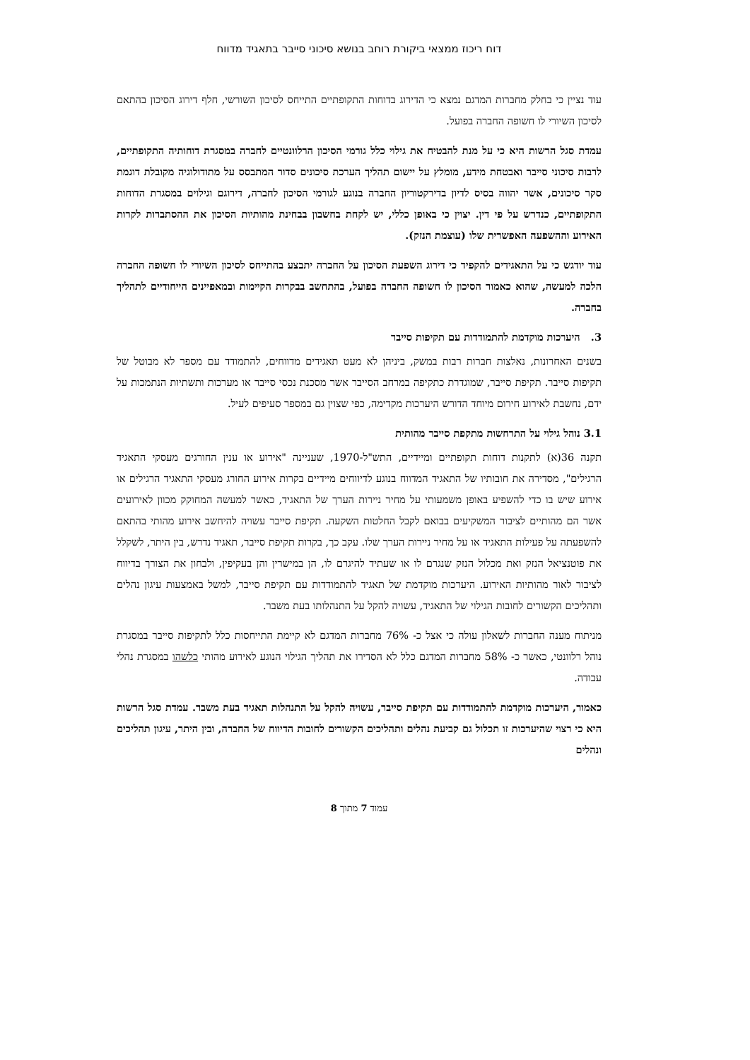דוח ריכוז ממצאי ביקורת רוחב בנושא סיכוני סייבר בתאגיד מדווח
עוד נציין כי בחלק מחברות המדגם נמצא כי הדירוג בדוחות התקופתיים התייחס לסיכון השורשי, חלף דירוג הסיכון בהתאם לסיכון השיורי לו חשופה החברה בפועל.
עמדת סגל הרשות היא כי על מנת להבטיח את גילוי כלל גורמי הסיכון הרלוונטיים לחברה במסגרת דוחותיה התקופתיים, לרבות סיכוני סייבר ואבטחת מידע, מומלץ על יישום תהליך הערכת סיכונים סדור המתבסס על מתודולוגיה מקובלת דוגמת סקר סיכונים, אשר יהווה בסיס לדיון בדירקטוריון החברה בנוגע לגורמי הסיכון לחברה, דירוגם וגילוים במסגרת הדוחות התקופתיים, כנדרש על פי דין. יצוין כי באופן כללי, יש לקחת בחשבון בבחינת מהותיות הסיכון את ההסתברות לקרות האירוע וההשפעה האפשרית שלו (עוצמת הנזק).
עוד יודגש כי על התאגידים להקפיד כי דירוג השפעת הסיכון על החברה יתבצע בהתייחס לסיכון השיורי לו חשופה החברה הלכה למעשה, שהוא כאמור הסיכון לו חשופה החברה בפועל, בהתחשב בבקרות הקיימות ובמאפיינים הייחודיים לתהליך בחברה.
3. היערכות מוקדמת להתמודדות עם תקיפות סייבר
בשנים האחרונות, נאלצות חברות רבות במשק, ביניהן לא מעט תאגידים מדווחים, להתמודד עם מספר לא מבוטל של תקיפות סייבר. תקיפת סייבר, שמוגדרת כתקיפה במרחב הסייבר אשר מסכנת נכסי סייבר או מערכות ותשתיות הנתמכות על ידם, נחשבת לאירוע חירום מיוחד הדורש היערכות מקדימה, כפי שצוין גם במספר סעיפים לעיל.
3.1 נוהל גילוי על התרחשות מתקפת סייבר מהותית
תקנה 36(א) לתקנות דוחות תקופתיים ומיידיים, התש"ל-1970, שעניינה "אירוע או ענין החורגים מעסקי התאגיד הרגילים", מסדירה את חובותיו של התאגיד המדווח בנוגע לדיווחים מיידיים בקרות אירוע החורג מעסקי התאגיד הרגילים או אירוע שיש בו כדי להשפיע באופן משמעותי על מחיר ניירות הערך של התאגיד, כאשר למעשה המחוקק מכוון לאירועים אשר הם מהותיים לציבור המשקיעים בבואם לקבל החלטות השקעה. תקיפת סייבר עשויה להיחשב אירוע מהותי בהתאם להשפעתה על פעילות התאגיד או על מחיר ניירות הערך שלו. עקב כך, בקרות תקיפת סייבר, תאגיד נדרש, בין היתר, לשקלל את פוטנציאל הנזק ואת מכלול הנזק שנגרם לו או שעתיד להיגרם לו, הן במישרין והן בעקיפין, ולבחון את הצורך בדיווח לציבור לאור מהותיות האירוע. היערכות מוקדמת של תאגיד להתמודדות עם תקיפת סייבר, למשל באמצעות עיגון נהלים ותהליכים הקשורים לחובות הגילוי של התאגיד, עשויה להקל על התנהלותו בעת משבר.
מניתוח מענה החברות לשאלון עולה כי אצל כ- 76% מחברות המדגם לא קיימת התייחסות כלל לתקיפות סייבר במסגרת נוהל רלוונטי, כאשר כ- 58% מחברות המדגם כלל לא הסדירו את תהליך הגילוי הנוגע לאירוע מהותי כלשהו במסגרת נהלי עבודה.
כאמור, היערכות מוקדמת להתמודדות עם תקיפת סייבר, עשויה להקל על התנהלות תאגיד בעת משבר. עמדת סגל הרשות היא כי רצוי שהיערכות זו תכלול גם קביעת נהלים ותהליכים הקשורים לחובות הדיווח של החברה, ובין היתר, עיגון תהליכים ונהלים
עמוד 7 מתוך 8